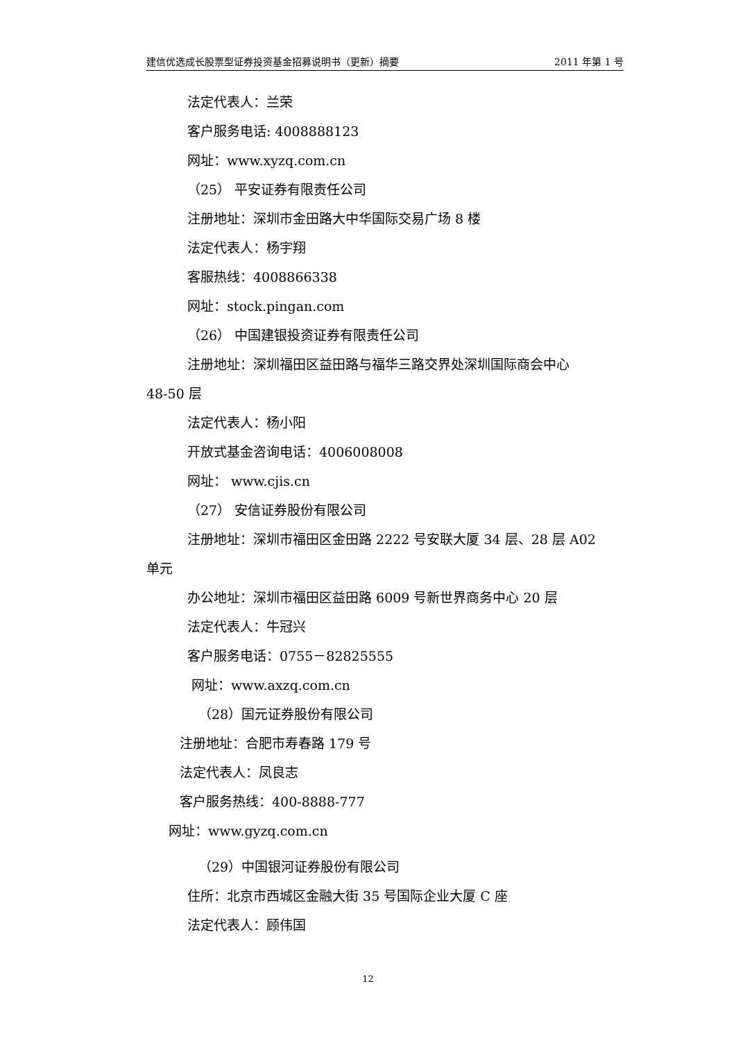建信优选成长股票型证券投资基金招募说明书（更新）摘要 2011 年第 1 号
法定代表人：兰荣
客户服务电话: 4008888123
网址：www.xyzq.com.cn
（25） 平安证券有限责任公司
注册地址：深圳市金田路大中华国际交易广场 8 楼
法定代表人：杨宇翔
客服热线：4008866338
网址：stock.pingan.com
（26） 中国建银投资证券有限责任公司
注册地址：深圳福田区益田路与福华三路交界处深圳国际商会中心
48-50 层
法定代表人：杨小阳
开放式基金咨询电话：4006008008
网址： www.cjis.cn
（27） 安信证券股份有限公司
注册地址：深圳市福田区金田路 2222 号安联大厦 34 层、28 层 A02
单元
办公地址：深圳市福田区益田路 6009 号新世界商务中心 20 层
法定代表人：牛冠兴
客户服务电话：0755－82825555
网址：www.axzq.com.cn
（28）国元证券股份有限公司
注册地址：合肥市寿春路 179 号
法定代表人：凤良志
客户服务热线：400-8888-777
网址：www.gyzq.com.cn
（29）中国银河证券股份有限公司
住所：北京市西城区金融大街 35 号国际企业大厦 C 座
法定代表人：顾伟国
12